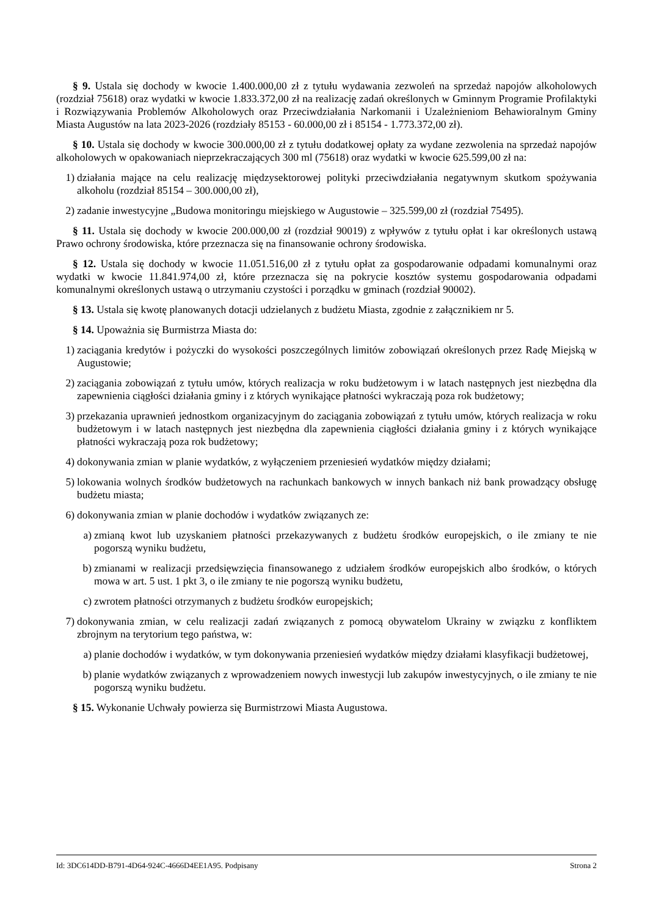§ 9. Ustala się dochody w kwocie 1.400.000,00 zł z tytułu wydawania zezwoleń na sprzedaż napojów alkoholowych (rozdział 75618) oraz wydatki w kwocie 1.833.372,00 zł na realizację zadań określonych w Gminnym Programie Profilaktyki i Rozwiązywania Problemów Alkoholowych oraz Przeciwdziałania Narkomanii i Uzależnieniom Behawioralnym Gminy Miasta Augustów na lata 2023-2026 (rozdziały 85153 - 60.000,00 zł i 85154 - 1.773.372,00 zł).
§ 10. Ustala się dochody w kwocie 300.000,00 zł z tytułu dodatkowej opłaty za wydane zezwolenia na sprzedaż napojów alkoholowych w opakowaniach nieprzekraczających 300 ml (75618) oraz wydatki w kwocie 625.599,00 zł na:
1) działania mające na celu realizację międzysektorowej polityki przeciwdziałania negatywnym skutkom spożywania alkoholu (rozdział 85154 – 300.000,00 zł),
2) zadanie inwestycyjne „Budowa monitoringu miejskiego w Augustowie – 325.599,00 zł (rozdział 75495).
§ 11. Ustala się dochody w kwocie 200.000,00 zł (rozdział 90019) z wpływów z tytułu opłat i kar określonych ustawą Prawo ochrony środowiska, które przeznacza się na finansowanie ochrony środowiska.
§ 12. Ustala się dochody w kwocie 11.051.516,00 zł z tytułu opłat za gospodarowanie odpadami komunalnymi oraz wydatki w kwocie 11.841.974,00 zł, które przeznacza się na pokrycie kosztów systemu gospodarowania odpadami komunalnymi określonych ustawą o utrzymaniu czystości i porządku w gminach (rozdział 90002).
§ 13. Ustala się kwotę planowanych dotacji udzielanych z budżetu Miasta, zgodnie z załącznikiem nr 5.
§ 14. Upoważnia się Burmistrza Miasta do:
1) zaciągania kredytów i pożyczki do wysokości poszczególnych limitów zobowiązań określonych przez Radę Miejską w Augustowie;
2) zaciągania zobowiązań z tytułu umów, których realizacja w roku budżetowym i w latach następnych jest niezbędna dla zapewnienia ciągłości działania gminy i z których wynikające płatności wykraczają poza rok budżetowy;
3) przekazania uprawnień jednostkom organizacyjnym do zaciągania zobowiązań z tytułu umów, których realizacja w roku budżetowym i w latach następnych jest niezbędna dla zapewnienia ciągłości działania gminy i z których wynikające płatności wykraczają poza rok budżetowy;
4) dokonywania zmian w planie wydatków, z wyłączeniem przeniesień wydatków między działami;
5) lokowania wolnych środków budżetowych na rachunkach bankowych w innych bankach niż bank prowadzący obsługę budżetu miasta;
6) dokonywania zmian w planie dochodów i wydatków związanych ze:
a) zmianą kwot lub uzyskaniem płatności przekazywanych z budżetu środków europejskich, o ile zmiany te nie pogorszą wyniku budżetu,
b) zmianami w realizacji przedsięwzięcia finansowanego z udziałem środków europejskich albo środków, o których mowa w art. 5 ust. 1 pkt 3, o ile zmiany te nie pogorszą wyniku budżetu,
c) zwrotem płatności otrzymanych z budżetu środków europejskich;
7) dokonywania zmian, w celu realizacji zadań związanych z pomocą obywatelom Ukrainy w związku z konfliktem zbrojnym na terytorium tego państwa, w:
a) planie dochodów i wydatków, w tym dokonywania przeniesień wydatków między działami klasyfikacji budżetowej,
b) planie wydatków związanych z wprowadzeniem nowych inwestycji lub zakupów inwestycyjnych, o ile zmiany te nie pogorszą wyniku budżetu.
§ 15. Wykonanie Uchwały powierza się Burmistrzowi Miasta Augustowa.
Id: 3DC614DD-B791-4D64-924C-4666D4EE1A95. Podpisany Strona 2